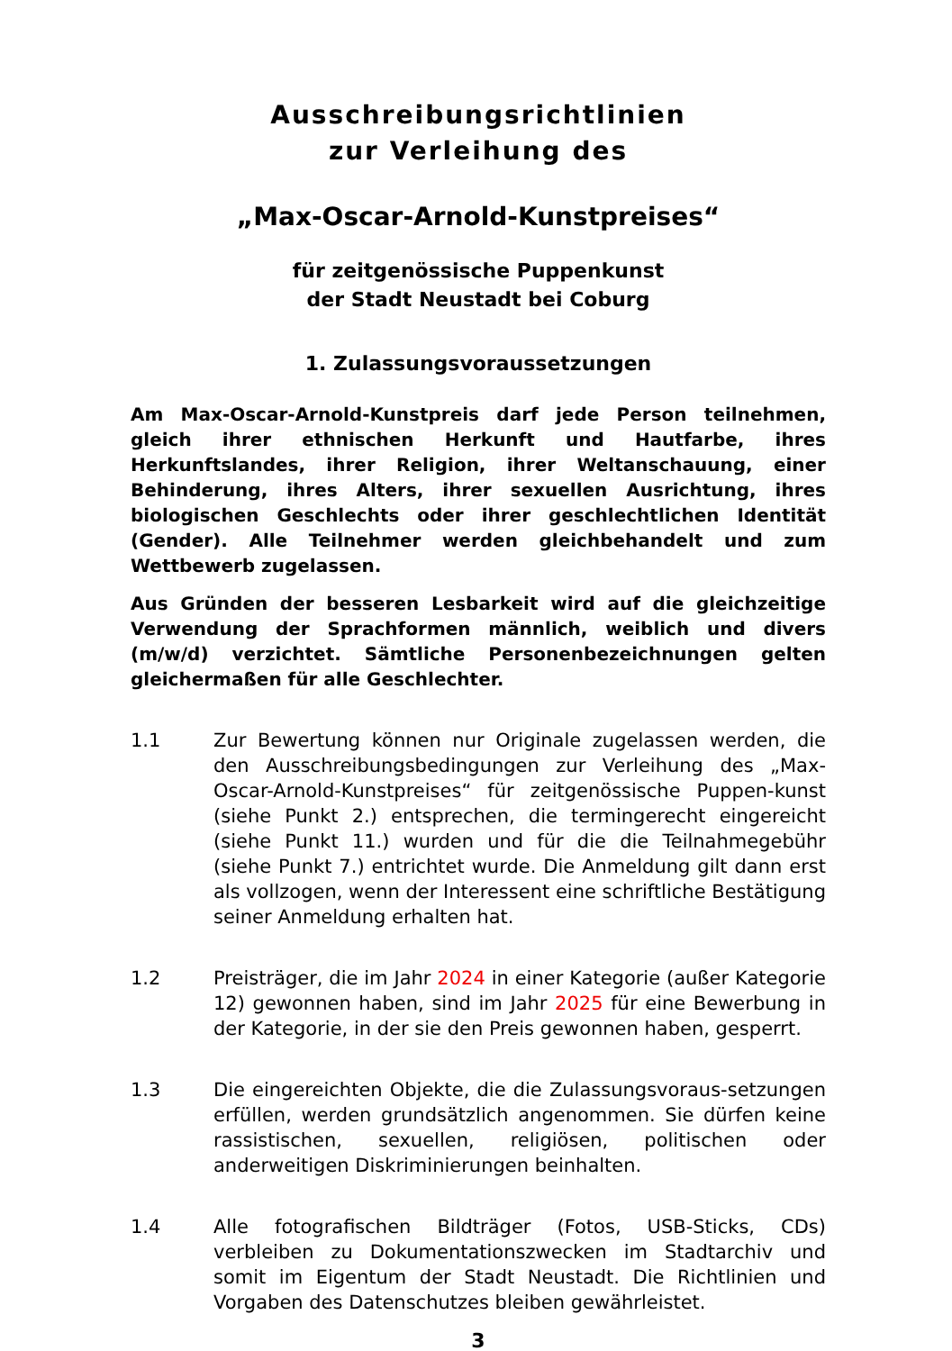Ausschreibungsrichtlinien
zur Verleihung des
„Max-Oscar-Arnold-Kunstpreises“
für zeitgenössische Puppenkunst
der Stadt Neustadt bei Coburg
1. Zulassungsvoraussetzungen
Am Max-Oscar-Arnold-Kunstpreis darf jede Person teilnehmen, gleich ihrer ethnischen Herkunft und Hautfarbe, ihres Herkunftslandes, ihrer Religion, ihrer Weltanschauung, einer Behinderung, ihres Alters, ihrer sexuellen Ausrichtung, ihres biologischen Geschlechts oder ihrer geschlechtlichen Identität (Gender). Alle Teilnehmer werden gleichbehandelt und zum Wettbewerb zugelassen.
Aus Gründen der besseren Lesbarkeit wird auf die gleichzeitige Verwendung der Sprachformen männlich, weiblich und divers (m/w/d) verzichtet. Sämtliche Personenbezeichnungen gelten gleichermaßen für alle Geschlechter.
1.1 Zur Bewertung können nur Originale zugelassen werden, die den Ausschreibungsbedingungen zur Verleihung des „Max-Oscar-Arnold-Kunstpreises“ für zeitgenössische Puppen-kunst (siehe Punkt 2.) entsprechen, die termingerecht eingereicht (siehe Punkt 11.) wurden und für die die Teilnahmegebühr (siehe Punkt 7.) entrichtet wurde. Die Anmeldung gilt dann erst als vollzogen, wenn der Interessent eine schriftliche Bestätigung seiner Anmeldung erhalten hat.
1.2 Preisträger, die im Jahr 2024 in einer Kategorie (außer Kategorie 12) gewonnen haben, sind im Jahr 2025 für eine Bewerbung in der Kategorie, in der sie den Preis gewonnen haben, gesperrt.
1.3 Die eingereichten Objekte, die die Zulassungsvoraus-setzungen erfüllen, werden grundsätzlich angenommen. Sie dürfen keine rassistischen, sexuellen, religiösen, politischen oder anderweitigen Diskriminierungen beinhalten.
1.4 Alle fotografischen Bildträger (Fotos, USB-Sticks, CDs) verbleiben zu Dokumentationszwecken im Stadtarchiv und somit im Eigentum der Stadt Neustadt. Die Richtlinien und Vorgaben des Datenschutzes bleiben gewährleistet.
3